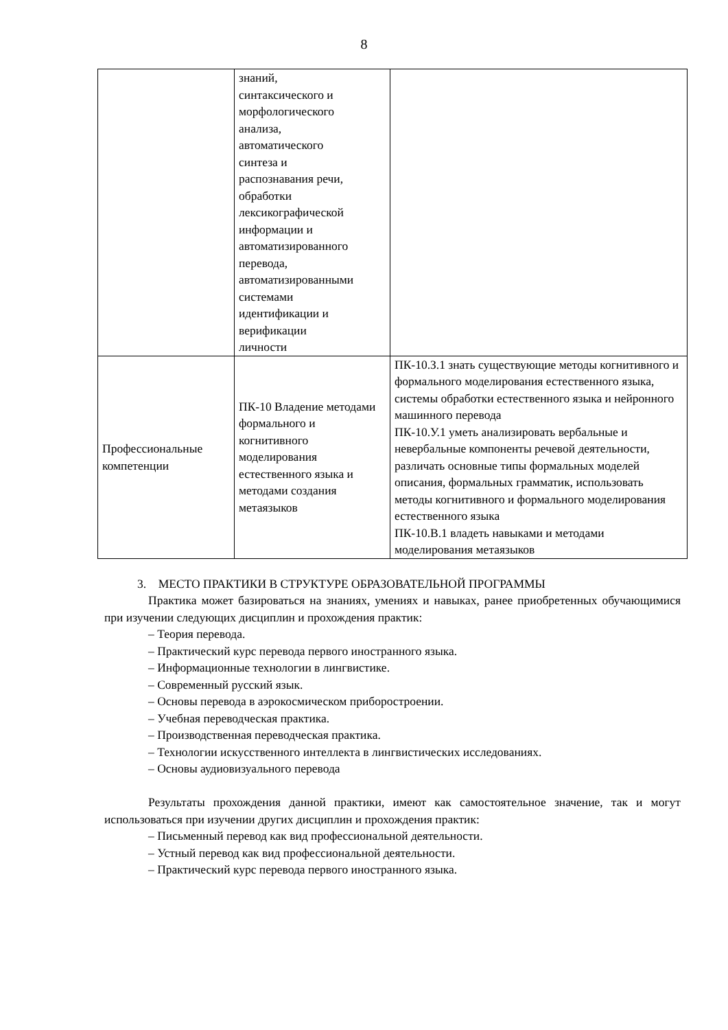8
| | знаний, синтаксического и морфологического анализа, автоматического синтеза и распознавания речи, обработки лексикографической информации и автоматизированного перевода, автоматизированными системами идентификации и верификации личности | |
| Профессиональные компетенции | ПК-10 Владение методами формального и когнитивного моделирования естественного языка и методами создания метаязыков | ПК-10.З.1 знать существующие методы когнитивного и формального моделирования естественного языка, системы обработки естественного языка и нейронного машинного перевода ПК-10.У.1 уметь анализировать вербальные и невербальные компоненты речевой деятельности, различать основные типы формальных моделей описания, формальных грамматик, использовать методы когнитивного и формального моделирования естественного языка ПК-10.В.1 владеть навыками и методами моделирования метаязыков |
3. МЕСТО ПРАКТИКИ В СТРУКТУРЕ ОБРАЗОВАТЕЛЬНОЙ ПРОГРАММЫ
Практика может базироваться на знаниях, умениях и навыках, ранее приобретенных обучающимися при изучении следующих дисциплин и прохождения практик:
– Теория перевода.
– Практический курс перевода первого иностранного языка.
– Информационные технологии в лингвистике.
– Современный русский язык.
– Основы перевода в аэрокосмическом приборостроении.
– Учебная переводческая практика.
– Производственная переводческая практика.
– Технологии искусственного интеллекта в лингвистических исследованиях.
– Основы аудиовизуального перевода
Результаты прохождения данной практики, имеют как самостоятельное значение, так и могут использоваться при изучении других дисциплин и прохождения практик:
– Письменный перевод как вид профессиональной деятельности.
– Устный перевод как вид профессиональной деятельности.
– Практический курс перевода первого иностранного языка.